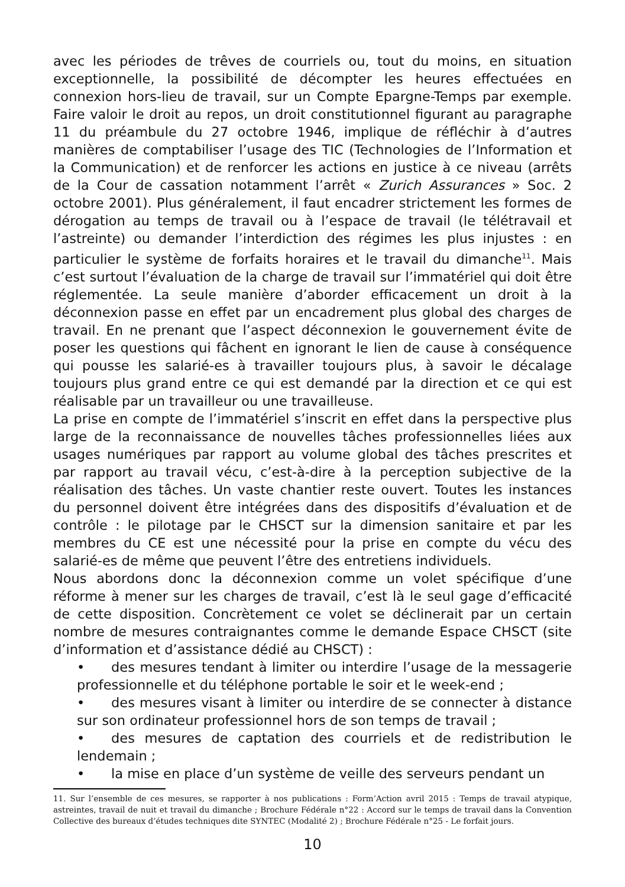avec les périodes de trêves de courriels ou, tout du moins, en situation exceptionnelle, la possibilité de décompter les heures effectuées en connexion hors-lieu de travail, sur un Compte Epargne-Temps par exemple. Faire valoir le droit au repos, un droit constitutionnel figurant au paragraphe 11 du préambule du 27 octobre 1946, implique de réfléchir à d’autres manières de comptabiliser l’usage des TIC (Technologies de l’Information et la Communication) et de renforcer les actions en justice à ce niveau (arrêts de la Cour de cassation notamment l’arrêt « Zurich Assurances » Soc. 2 octobre 2001). Plus généralement, il faut encadrer strictement les formes de dérogation au temps de travail ou à l’espace de travail (le télétravail et l’astreinte) ou demander l’interdiction des régimes les plus injustes : en particulier le système de forfaits horaires et le travail du dimanche<sup>11</sup>. Mais c’est surtout l’évaluation de la charge de travail sur l’immatériel qui doit être réglementée. La seule manière d’aborder efficacement un droit à la déconnexion passe en effet par un encadrement plus global des charges de travail. En ne prenant que l’aspect déconnexion le gouvernement évite de poser les questions qui fâchent en ignorant le lien de cause à conséquence qui pousse les salarié-es à travailler toujours plus, à savoir le décalage toujours plus grand entre ce qui est demandé par la direction et ce qui est réalisable par un travailleur ou une travailleuse.
La prise en compte de l’immatériel s’inscrit en effet dans la perspective plus large de la reconnaissance de nouvelles tâches professionnelles liées aux usages numériques par rapport au volume global des tâches prescrites et par rapport au travail vécu, c’est-à-dire à la perception subjective de la réalisation des tâches. Un vaste chantier reste ouvert. Toutes les instances du personnel doivent être intégrées dans des dispositifs d’évaluation et de contrôle : le pilotage par le CHSCT sur la dimension sanitaire et par les membres du CE est une nécessité pour la prise en compte du vécu des salarié-es de même que peuvent l’être des entretiens individuels.
Nous abordons donc la déconnexion comme un volet spécifique d’une réforme à mener sur les charges de travail, c’est là le seul gage d’efficacité de cette disposition. Concrètement ce volet se déclinerait par un certain nombre de mesures contraignantes comme le demande Espace CHSCT (site d’information et d’assistance dédié au CHSCT) :
• des mesures tendant à limiter ou interdire l’usage de la messagerie professionnelle et du téléphone portable le soir et le week-end ;
• des mesures visant à limiter ou interdire de se connecter à distance sur son ordinateur professionnel hors de son temps de travail ;
• des mesures de captation des courriels et de redistribution le lendemain ;
• la mise en place d’un système de veille des serveurs pendant un
11. Sur l’ensemble de ces mesures, se rapporter à nos publications : Form’Action avril 2015 : Temps de travail atypique, astreintes, travail de nuit et travail du dimanche ; Brochure Fédérale n°22 : Accord sur le temps de travail dans la Convention Collective des bureaux d’études techniques dite SYNTEC (Modalité 2) ; Brochure Fédérale n°25 - Le forfait jours.
10